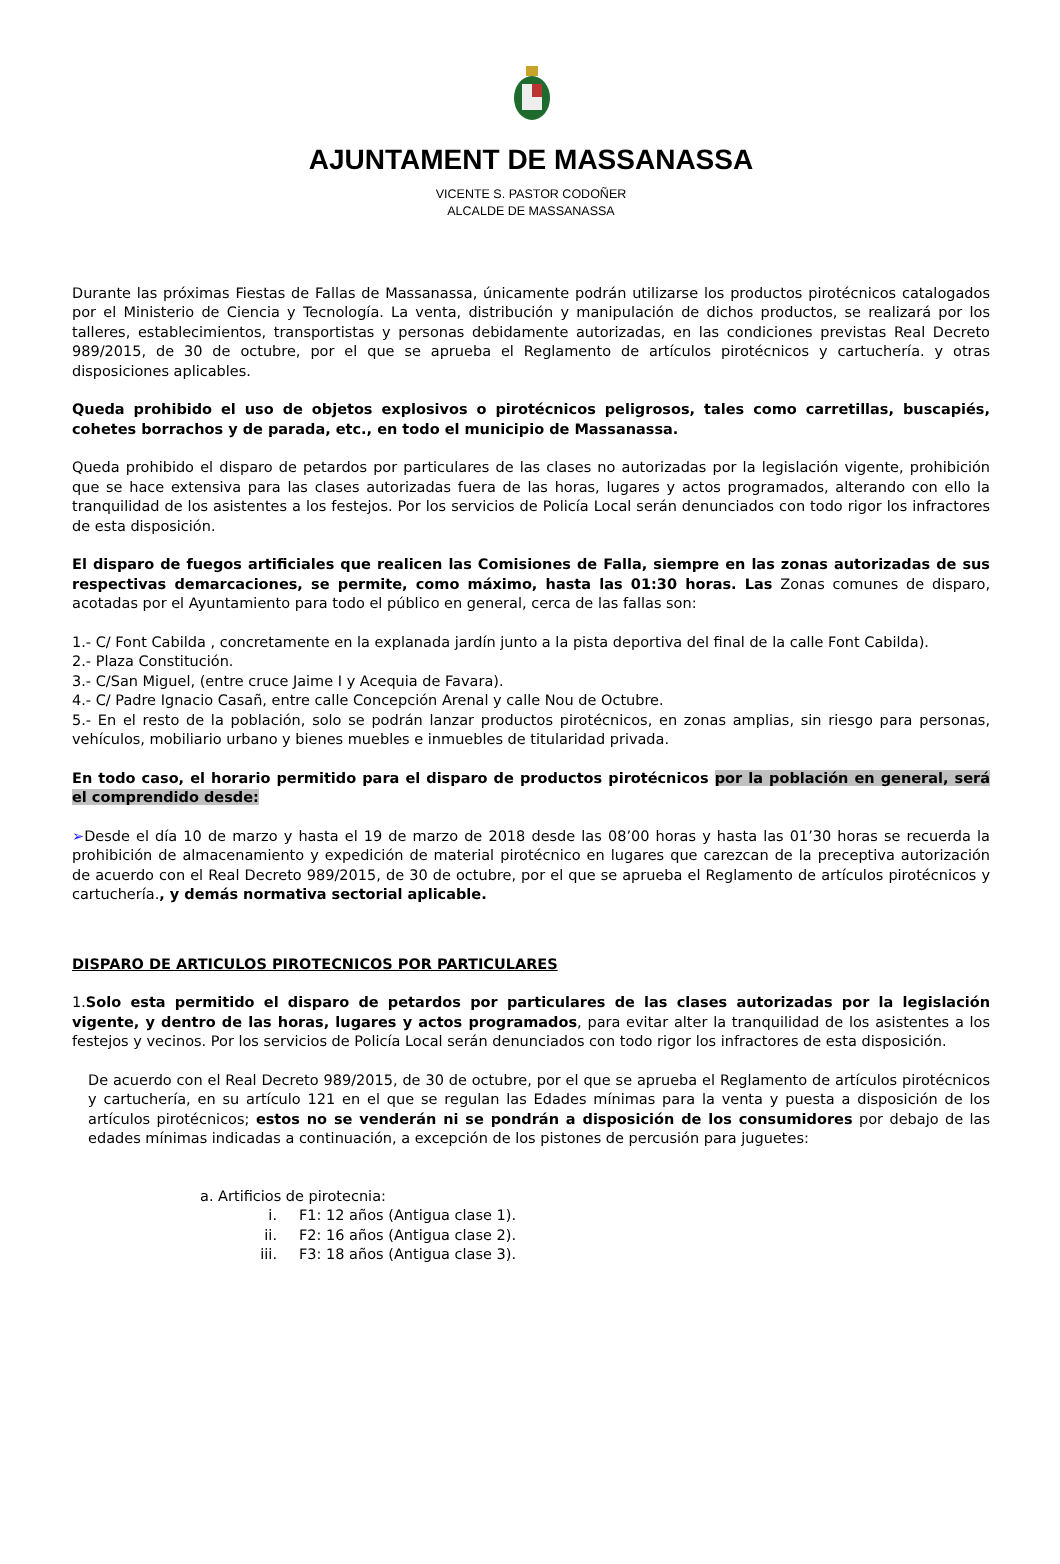AJUNTAMENT DE MASSANASSA
VICENTE S. PASTOR CODOÑER
ALCALDE DE MASSANASSA
Durante las próximas Fiestas de Fallas de Massanassa, únicamente podrán utilizarse los productos pirotécnicos catalogados por el Ministerio de Ciencia y Tecnología. La venta, distribución y manipulación de dichos productos, se realizará por los talleres, establecimientos, transportistas y personas debidamente autorizadas, en las condiciones previstas Real Decreto 989/2015, de 30 de octubre, por el que se aprueba el Reglamento de artículos pirotécnicos y cartuchería. y otras disposiciones aplicables.
Queda prohibido el uso de objetos explosivos o pirotécnicos peligrosos, tales como carretillas, buscapiés, cohetes borrachos y de parada, etc., en todo el municipio de Massanassa.
Queda prohibido el disparo de petardos por particulares de las clases no autorizadas por la legislación vigente, prohibición que se hace extensiva para las clases autorizadas fuera de las horas, lugares y actos programados, alterando con ello la tranquilidad de los asistentes a los festejos. Por los servicios de Policía Local serán denunciados con todo rigor los infractores de esta disposición.
El disparo de fuegos artificiales que realicen las Comisiones de Falla, siempre en las zonas autorizadas de sus respectivas demarcaciones, se permite, como máximo, hasta las 01:30 horas. Las Zonas comunes de disparo, acotadas por el Ayuntamiento para todo el público en general, cerca de las fallas son:
1.- C/ Font Cabilda , concretamente en la explanada jardín junto a la pista deportiva del final de la calle Font Cabilda).
2.- Plaza Constitución.
3.- C/San Miguel, (entre cruce Jaime I y Acequia de Favara).
4.- C/ Padre Ignacio Casañ, entre calle Concepción Arenal y calle Nou de Octubre.
5.- En el resto de la población, solo se podrán lanzar productos pirotécnicos, en zonas amplias, sin riesgo para personas, vehículos, mobiliario urbano y bienes muebles e inmuebles de titularidad privada.
En todo caso, el horario permitido para el disparo de productos pirotécnicos por la población en general, será el comprendido desde:
➢Desde el día 10 de marzo y hasta el 19 de marzo de 2018 desde las 08’00 horas y hasta las 01’30 horas se recuerda la prohibición de almacenamiento y expedición de material pirotécnico en lugares que carezcan de la preceptiva autorización de acuerdo con el Real Decreto 989/2015, de 30 de octubre, por el que se aprueba el Reglamento de artículos pirotécnicos y cartuchería., y demás normativa sectorial aplicable.
DISPARO DE ARTICULOS PIROTECNICOS POR PARTICULARES
1.Solo esta permitido el disparo de petardos por particulares de las clases autorizadas por la legislación vigente, y dentro de las horas, lugares y actos programados, para evitar alter la tranquilidad de los asistentes a los festejos y vecinos. Por los servicios de Policía Local serán denunciados con todo rigor los infractores de esta disposición.
De acuerdo con el Real Decreto 989/2015, de 30 de octubre, por el que se aprueba el Reglamento de artículos pirotécnicos y cartuchería, en su artículo 121 en el que se regulan las Edades mínimas para la venta y puesta a disposición de los artículos pirotécnicos; estos no se venderán ni se pondrán a disposición de los consumidores por debajo de las edades mínimas indicadas a continuación, a excepción de los pistones de percusión para juguetes:
a. Artificios de pirotecnia:
i. F1: 12 años (Antigua clase 1).
ii. F2: 16 años (Antigua clase 2).
iii. F3: 18 años (Antigua clase 3).